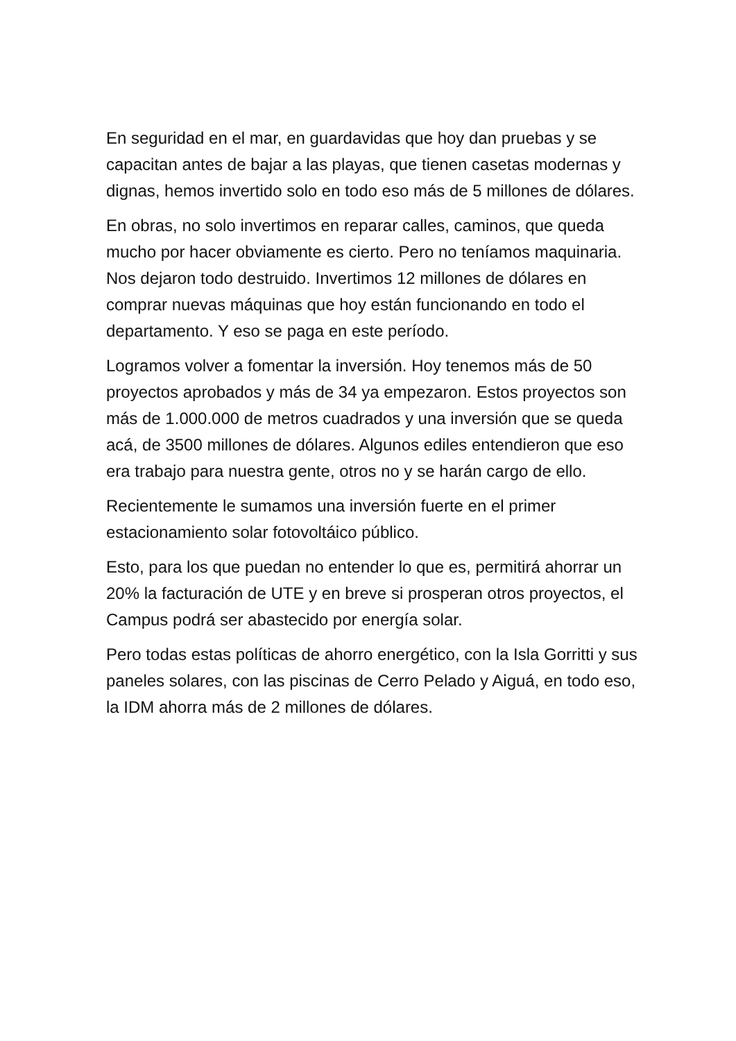En seguridad en el mar, en guardavidas que hoy dan pruebas y se capacitan antes de bajar a las playas, que tienen casetas modernas y dignas, hemos invertido solo en todo eso más de 5 millones de dólares.
En obras, no solo invertimos en reparar calles, caminos, que queda mucho por hacer obviamente es cierto. Pero no teníamos maquinaria. Nos dejaron todo destruido. Invertimos 12 millones de dólares en comprar nuevas máquinas que hoy están funcionando en todo el departamento. Y eso se paga en este período.
Logramos volver a fomentar la inversión. Hoy tenemos más de 50 proyectos aprobados y más de 34 ya empezaron. Estos proyectos son más de 1.000.000 de metros cuadrados y una inversión que se queda acá, de 3500 millones de dólares. Algunos ediles entendieron que eso era trabajo para nuestra gente, otros no y se harán cargo de ello.
Recientemente le sumamos una inversión fuerte en el primer estacionamiento solar fotovoltáico público.
Esto, para los que puedan no entender lo que es, permitirá ahorrar un 20% la facturación de UTE y en breve si prosperan otros proyectos, el Campus podrá ser abastecido por energía solar.
Pero todas estas políticas de ahorro energético, con la Isla Gorritti y sus paneles solares, con las piscinas de Cerro Pelado y Aiguá, en todo eso, la IDM ahorra más de 2 millones de dólares.